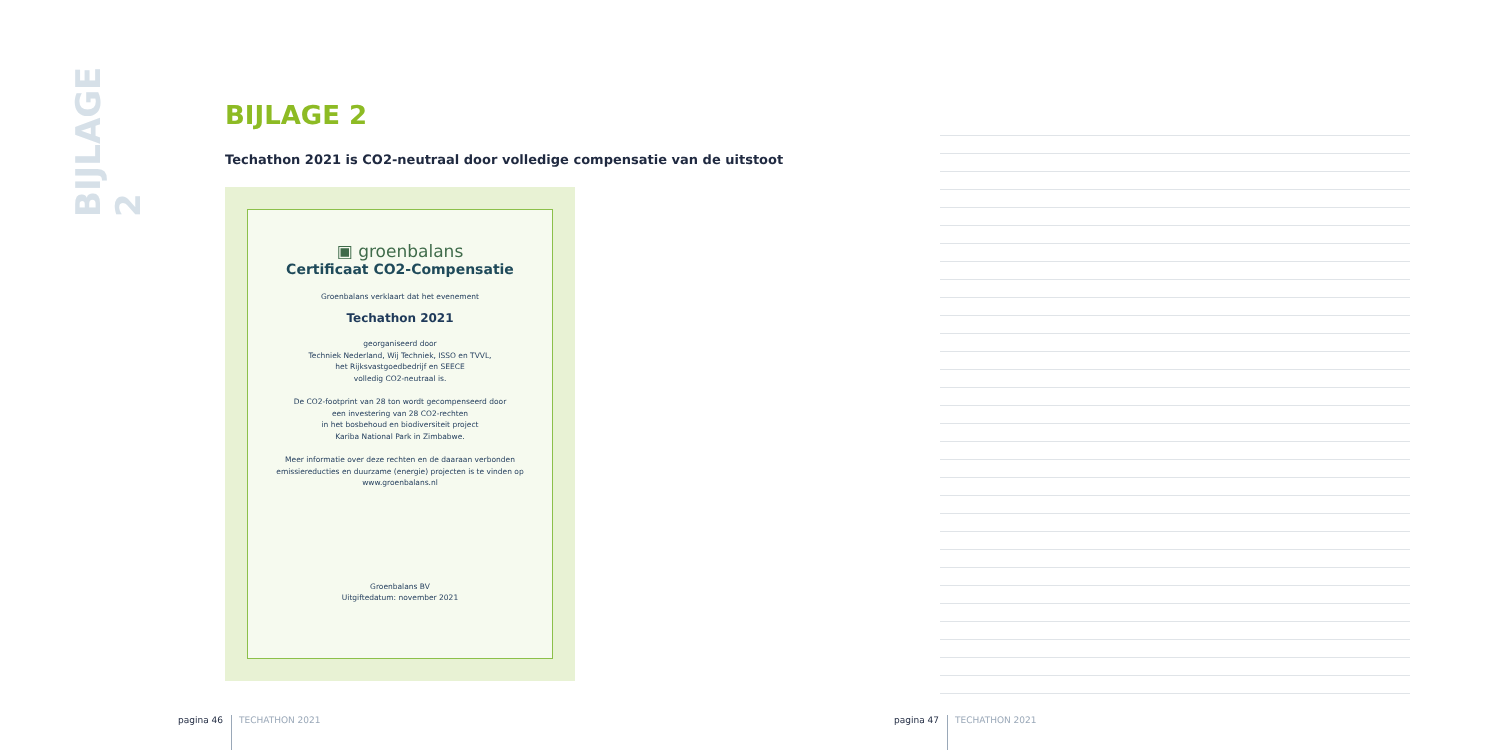BIJLAGE 2
BIJLAGE 2
Techathon 2021 is CO2-neutraal door volledige compensatie van de uitstoot
▣ groenbalans
Certificaat CO2-Compensatie
Groenbalans verklaart dat het evenement
Techathon 2021
georganiseerd door
Techniek Nederland, Wij Techniek, ISSO en TVVL,
het Rijksvastgoedbedrijf en SEECE
volledig CO2-neutraal is.
De CO2-footprint van 28 ton wordt gecompenseerd door
een investering van 28 CO2-rechten
in het bosbehoud en biodiversiteit project
Kariba National Park in Zimbabwe.
Meer informatie over deze rechten en de daaraan verbonden
emissiereducties en duurzame (energie) projecten is te vinden op
www.groenbalans.nl
Groenbalans BV
Uitgiftedatum: november 2021
pagina 46 TECHATHON 2021 pagina 47 TECHATHON 2021